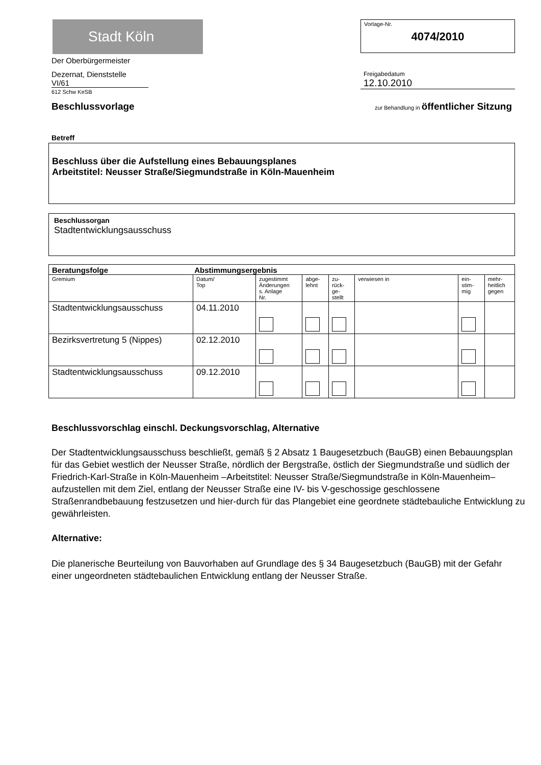Stadt Köln
Der Oberbürgermeister
Dezernat, Dienststelle
VI/61
612 Schw KeSB
Vorlage-Nr.
4074/2010
Freigabedatum
12.10.2010
Beschlussvorlage zur Behandlung in öffentlicher Sitzung
Betreff
Beschluss über die Aufstellung eines Bebauungsplanes
Arbeitstitel: Neusser Straße/Siegmundstraße in Köln-Mauenheim
Beschlussorgan
Stadtentwicklungsausschuss
| Beratungsfolge Abstimmungsergebnis | | | | | | | |
| Gremium | Datum/ Top | zugestimmt Änderungen s. Anlage Nr. | abge- lehnt | zu- rück- ge- stellt | verwiesen in | ein- stim- mig | mehr- heitlich gegen |
| Stadtentwicklungsausschuss | 04.11.2010 | | | | | | |
| Bezirksvertretung 5 (Nippes) | 02.12.2010 | | | | | | |
| Stadtentwicklungsausschuss | 09.12.2010 | | | | | | |
Beschlussvorschlag einschl. Deckungsvorschlag, Alternative
Der Stadtentwicklungsausschuss beschließt, gemäß § 2 Absatz 1 Baugesetzbuch (BauGB) einen Bebauungsplan für das Gebiet westlich der Neusser Straße, nördlich der Bergstraße, östlich der Siegmundstraße und südlich der Friedrich-Karl-Straße in Köln-Mauenheim –Arbeitstitel: Neusser Straße/Siegmundstraße in Köln-Mauenheim– aufzustellen mit dem Ziel, entlang der Neusser Straße eine IV- bis V-geschossige geschlossene Straßenrandbebauung festzusetzen und hier-durch für das Plangebiet eine geordnete städtebauliche Entwicklung zu gewährleisten.
Alternative:
Die planerische Beurteilung von Bauvorhaben auf Grundlage des § 34 Baugesetzbuch (BauGB) mit der Gefahr einer ungeordneten städtebaulichen Entwicklung entlang der Neusser Straße.